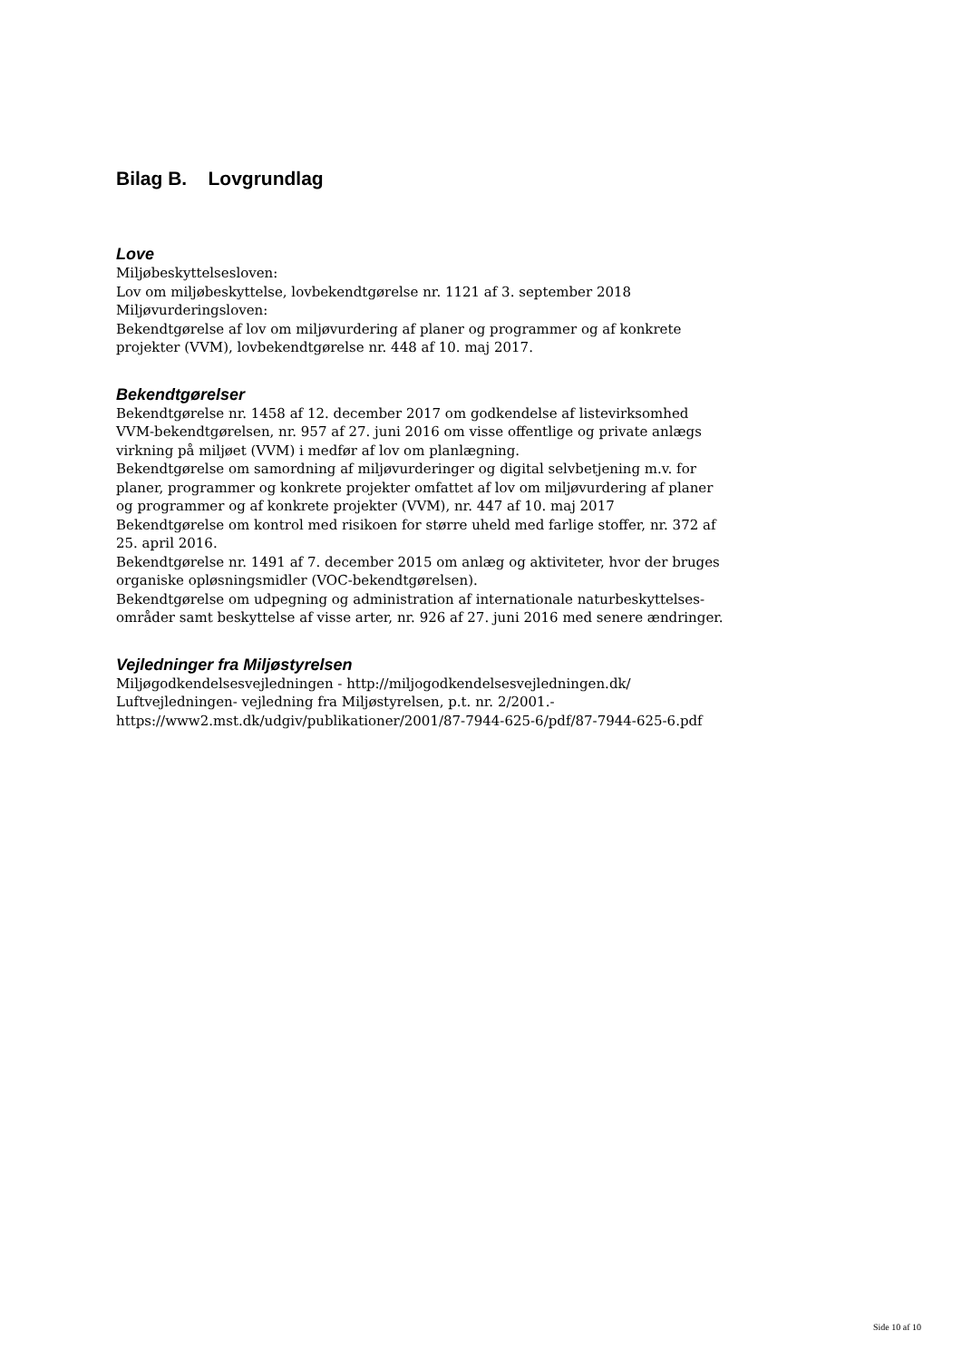Bilag B. Lovgrundlag
Love
Miljøbeskyttelsesloven:
Lov om miljøbeskyttelse, lovbekendtgørelse nr. 1121 af 3. september 2018
Miljøvurderingsloven:
Bekendtgørelse af lov om miljøvurdering af planer og programmer og af konkrete projekter (VVM), lovbekendtgørelse nr. 448 af 10. maj 2017.
Bekendtgørelser
Bekendtgørelse nr. 1458 af 12. december 2017 om godkendelse af listevirksomhed
VVM-bekendtgørelsen, nr. 957 af 27. juni 2016 om visse offentlige og private anlægs virkning på miljøet (VVM) i medfør af lov om planlægning.
Bekendtgørelse om samordning af miljøvurderinger og digital selvbetjening m.v. for planer, programmer og konkrete projekter omfattet af lov om miljøvurdering af planer og programmer og af konkrete projekter (VVM), nr. 447 af 10. maj 2017
Bekendtgørelse om kontrol med risikoen for større uheld med farlige stoffer, nr. 372 af 25. april 2016.
Bekendtgørelse nr. 1491 af 7. december 2015 om anlæg og aktiviteter, hvor der bruges organiske opløsningsmidler (VOC-bekendtgørelsen).
Bekendtgørelse om udpegning og administration af internationale naturbeskyttelses-områder samt beskyttelse af visse arter, nr. 926 af 27. juni 2016 med senere ændringer.
Vejledninger fra Miljøstyrelsen
Miljøgodkendelsesvejledningen - http://miljogodkendelsesvejledningen.dk/
Luftvejledningen- vejledning fra Miljøstyrelsen, p.t. nr. 2/2001.- https://www2.mst.dk/udgiv/publikationer/2001/87-7944-625-6/pdf/87-7944-625-6.pdf
Side 10 af 10